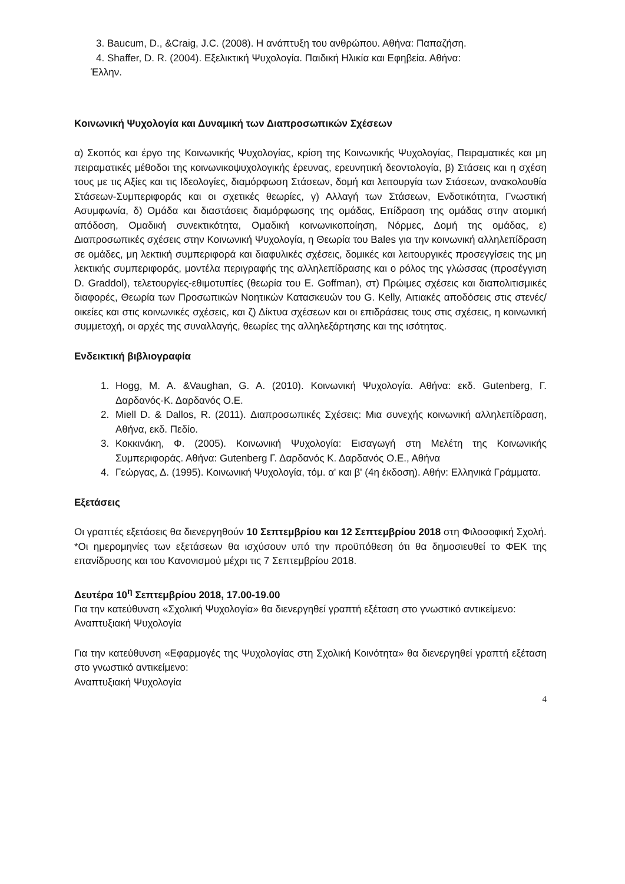3. Baucum, D., &Craig, J.C. (2008). Η ανάπτυξη του ανθρώπου. Αθήνα: Παπαζήση.
4. Shaffer, D. R. (2004). Εξελικτική Ψυχολογία. Παιδική Ηλικία και Εφηβεία. Αθήνα:
Έλλην.
Κοινωνική Ψυχολογία και Δυναμική των Διαπροσωπικών Σχέσεων
α) Σκοπός και έργο της Κοινωνικής Ψυχολογίας, κρίση της Κοινωνικής Ψυχολογίας, Πειραματικές και μη πειραματικές μέθοδοι της κοινωνικοψυχολογικής έρευνας, ερευνητική δεοντολογία, β) Στάσεις και η σχέση τους με τις Αξίες και τις Ιδεολογίες, διαμόρφωση Στάσεων, δομή και λειτουργία των Στάσεων, ανακολουθία Στάσεων-Συμπεριφοράς και οι σχετικές θεωρίες, γ) Αλλαγή των Στάσεων, Ενδοτικότητα, Γνωστική Ασυμφωνία, δ) Ομάδα και διαστάσεις διαμόρφωσης της ομάδας, Επίδραση της ομάδας στην ατομική απόδοση, Ομαδική συνεκτικότητα, Ομαδική κοινωνικοποίηση, Νόρμες, Δομή της ομάδας, ε) Διαπροσωπικές σχέσεις στην Κοινωνική Ψυχολογία, η Θεωρία του Bales για την κοινωνική αλληλεπίδραση σε ομάδες, μη λεκτική συμπεριφορά και διαφυλικές σχέσεις, δομικές και λειτουργικές προσεγγίσεις της μη λεκτικής συμπεριφοράς, μοντέλα περιγραφής της αλληλεπίδρασης και ο ρόλος της γλώσσας (προσέγγιση D. Graddol), τελετουργίες-εθιμοτυπίες (θεωρία του E. Goffman), στ) Πρώιμες σχέσεις και διαπολιτισμικές διαφορές, Θεωρία των Προσωπικών Νοητικών Κατασκευών του G. Kelly, Αιτιακές αποδόσεις στις στενές/οικείες και στις κοινωνικές σχέσεις, και ζ) Δίκτυα σχέσεων και οι επιδράσεις τους στις σχέσεις, η κοινωνική συμμετοχή, οι αρχές της συναλλαγής, θεωρίες της αλληλεξάρτησης και της ισότητας.
Ενδεικτική βιβλιογραφία
1. Hogg, M. A. &Vaughan, G. A. (2010). Κοινωνική Ψυχολογία. Αθήνα: εκδ. Gutenberg, Γ. Δαρδανός-Κ. Δαρδανός Ο.Ε.
2. Miell D. & Dallos, R. (2011). Διαπροσωπικές Σχέσεις: Μια συνεχής κοινωνική αλληλεπίδραση, Αθήνα, εκδ. Πεδίο.
3. Κοκκινάκη, Φ. (2005). Κοινωνική Ψυχολογία: Εισαγωγή στη Μελέτη της Κοινωνικής Συμπεριφοράς. Αθήνα: Gutenberg Γ. Δαρδανός Κ. Δαρδανός Ο.Ε., Αθήνα
4. Γεώργας, Δ. (1995). Κοινωνική Ψυχολογία, τόμ. α' και β' (4η έκδοση). Αθήν: Ελληνικά Γράμματα.
Εξετάσεις
Οι γραπτές εξετάσεις θα διενεργηθούν 10 Σεπτεμβρίου και 12 Σεπτεμβρίου 2018 στη Φιλοσοφική Σχολή.
*Οι ημερομηνίες των εξετάσεων θα ισχύσουν υπό την προϋπόθεση ότι θα δημοσιευθεί το ΦΕΚ της επανίδρυσης και του Κανονισμού μέχρι τις 7 Σεπτεμβρίου 2018.
Δευτέρα 10<sup>η</sup> Σεπτεμβρίου 2018, 17.00-19.00
Για την κατεύθυνση «Σχολική Ψυχολογία» θα διενεργηθεί γραπτή εξέταση στο γνωστικό αντικείμενο:
Αναπτυξιακή Ψυχολογία
Για την κατεύθυνση «Εφαρμογές της Ψυχολογίας στη Σχολική Κοινότητα» θα διενεργηθεί γραπτή εξέταση στο γνωστικό αντικείμενο:
Αναπτυξιακή Ψυχολογία
4